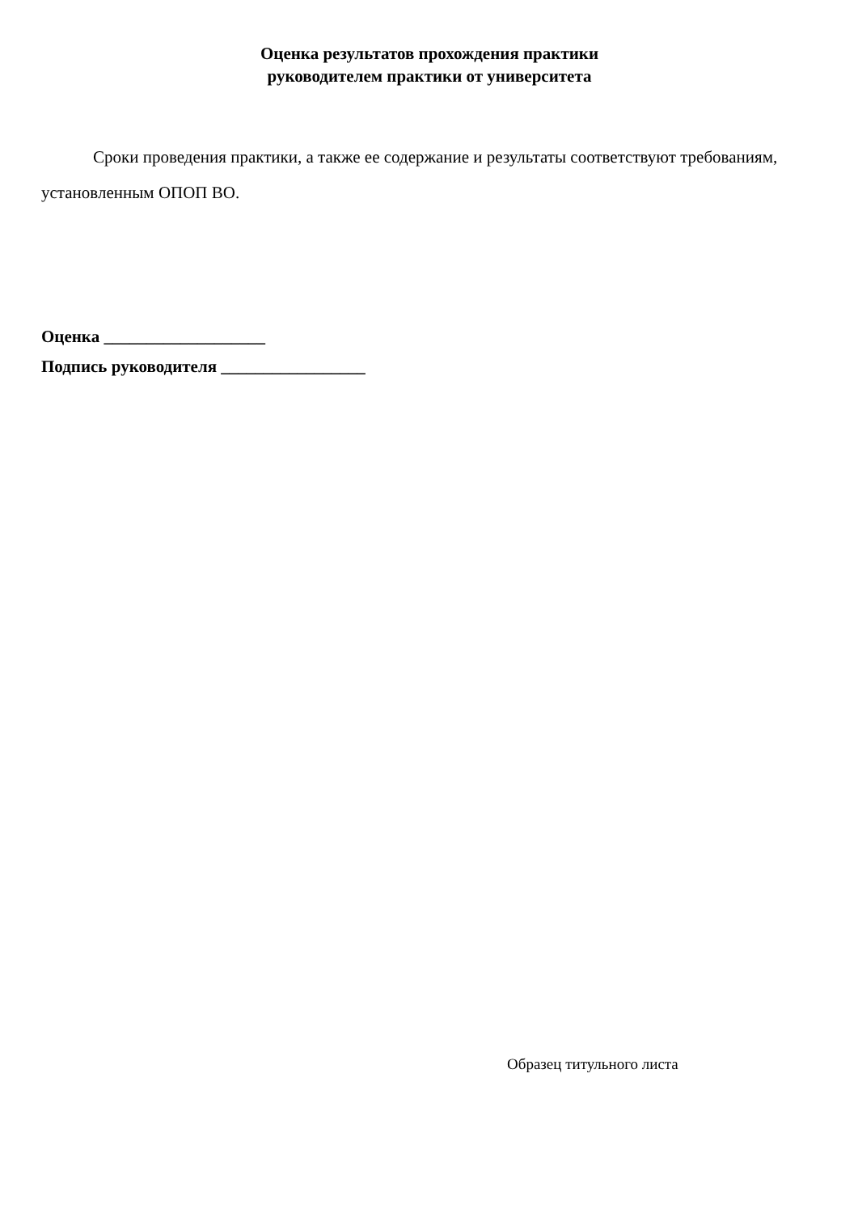Оценка результатов прохождения практики
руководителем практики от университета
Сроки проведения практики, а также ее содержание и результаты соответствуют требованиям, установленным ОПОП ВО.
Оценка ___________________
Подпись руководителя _________________
Образец титульного листа